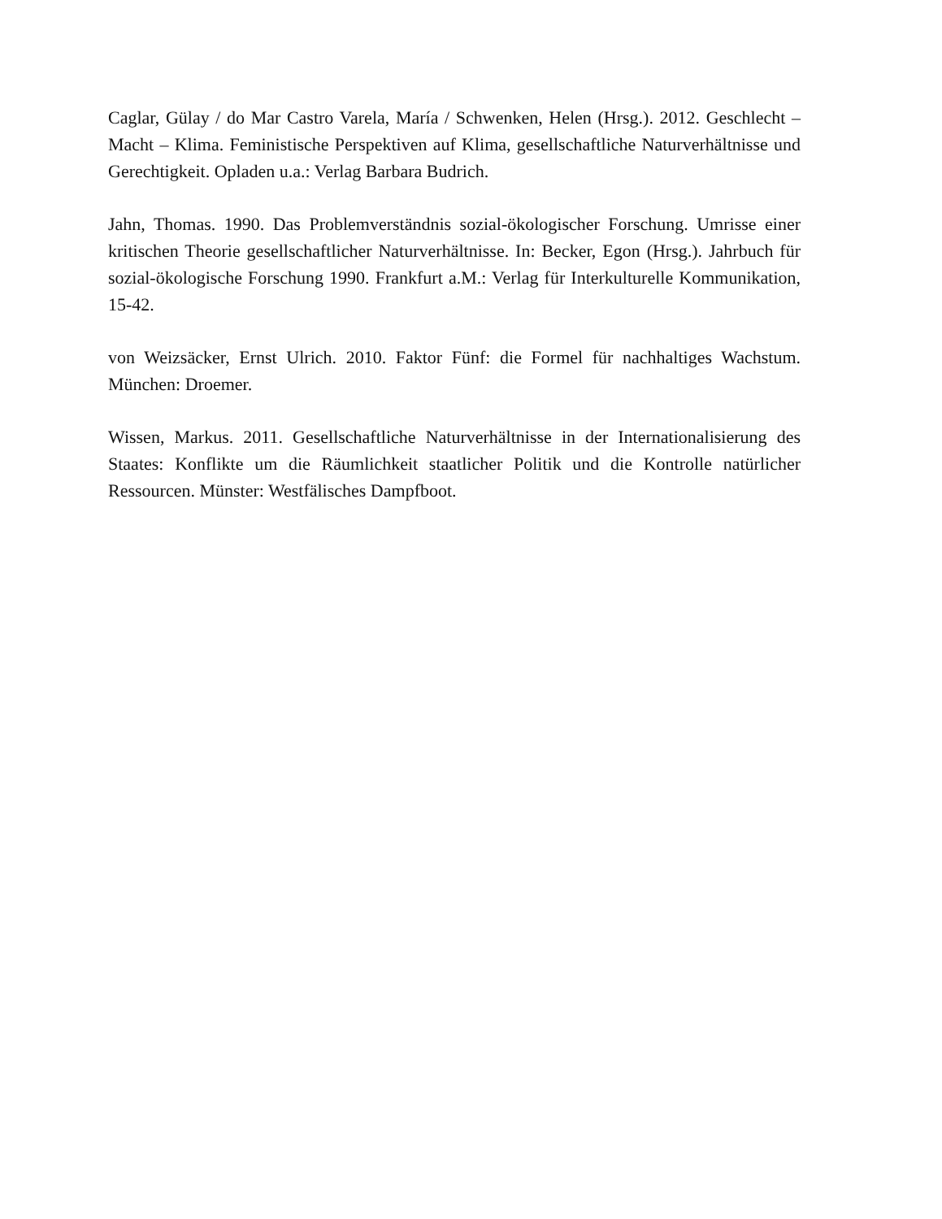Caglar, Gülay / do Mar Castro Varela, María / Schwenken, Helen (Hrsg.). 2012. Geschlecht – Macht – Klima. Feministische Perspektiven auf Klima, gesellschaftliche Naturverhältnisse und Gerechtigkeit. Opladen u.a.: Verlag Barbara Budrich.
Jahn, Thomas. 1990. Das Problemverständnis sozial-ökologischer Forschung. Umrisse einer kritischen Theorie gesellschaftlicher Naturverhältnisse. In: Becker, Egon (Hrsg.). Jahrbuch für sozial-ökologische Forschung 1990. Frankfurt a.M.: Verlag für Interkulturelle Kommunikation, 15-42.
von Weizsäcker, Ernst Ulrich. 2010. Faktor Fünf: die Formel für nachhaltiges Wachstum. München: Droemer.
Wissen, Markus. 2011. Gesellschaftliche Naturverhältnisse in der Internationalisierung des Staates: Konflikte um die Räumlichkeit staatlicher Politik und die Kontrolle natürlicher Ressourcen. Münster: Westfälisches Dampfboot.